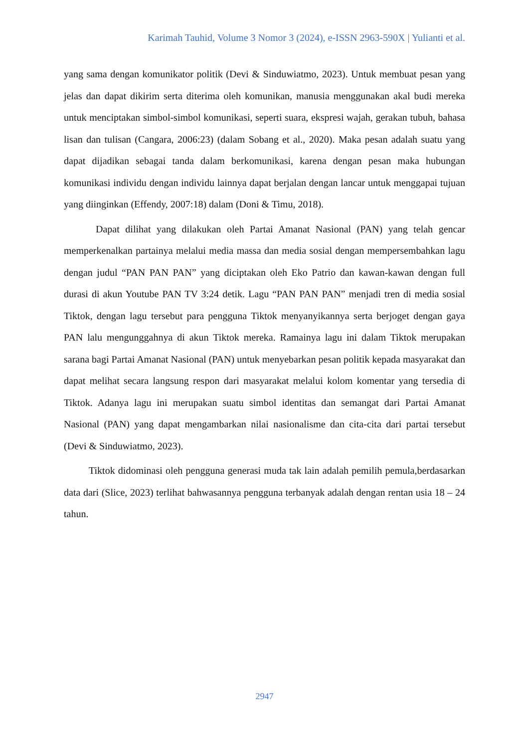Karimah Tauhid, Volume 3 Nomor 3 (2024), e-ISSN 2963-590X | Yulianti et al.
yang sama dengan komunikator politik (Devi & Sinduwiatmo, 2023). Untuk membuat pesan yang jelas dan dapat dikirim serta diterima oleh komunikan, manusia menggunakan akal budi mereka untuk menciptakan simbol-simbol komunikasi, seperti suara, ekspresi wajah, gerakan tubuh, bahasa lisan dan tulisan (Cangara, 2006:23) (dalam Sobang et al., 2020). Maka pesan adalah suatu yang dapat dijadikan sebagai tanda dalam berkomunikasi, karena dengan pesan maka hubungan komunikasi individu dengan individu lainnya dapat berjalan dengan lancar untuk menggapai tujuan yang diinginkan (Effendy, 2007:18) dalam (Doni & Timu, 2018).
Dapat dilihat yang dilakukan oleh Partai Amanat Nasional (PAN) yang telah gencar memperkenalkan partainya melalui media massa dan media sosial dengan mempersembahkan lagu dengan judul “PAN PAN PAN” yang diciptakan oleh Eko Patrio dan kawan-kawan dengan full durasi di akun Youtube PAN TV 3:24 detik. Lagu “PAN PAN PAN” menjadi tren di media sosial Tiktok, dengan lagu tersebut para pengguna Tiktok menyanyikannya serta berjoget dengan gaya PAN lalu mengunggahnya di akun Tiktok mereka. Ramainya lagu ini dalam Tiktok merupakan sarana bagi Partai Amanat Nasional (PAN) untuk menyebarkan pesan politik kepada masyarakat dan dapat melihat secara langsung respon dari masyarakat melalui kolom komentar yang tersedia di Tiktok. Adanya lagu ini merupakan suatu simbol identitas dan semangat dari Partai Amanat Nasional (PAN) yang dapat mengambarkan nilai nasionalisme dan cita-cita dari partai tersebut (Devi & Sinduwiatmo, 2023).
Tiktok didominasi oleh pengguna generasi muda tak lain adalah pemilih pemula,berdasarkan data dari (Slice, 2023) terlihat bahwasannya pengguna terbanyak adalah dengan rentan usia 18 – 24 tahun.
2947